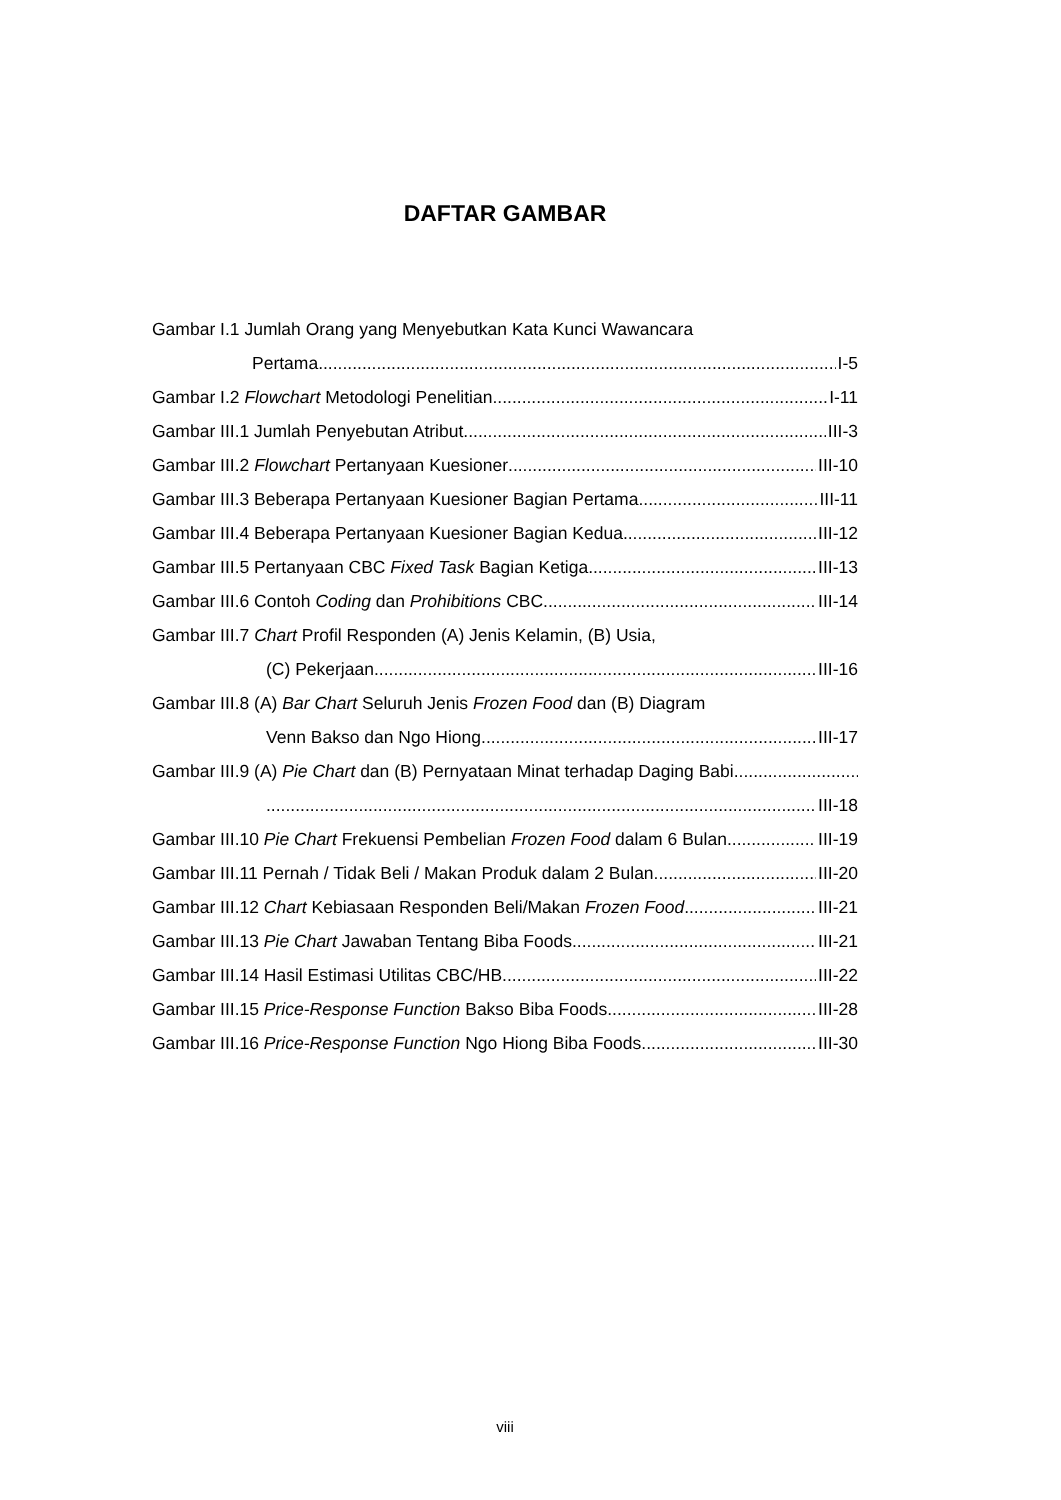DAFTAR GAMBAR
Gambar I.1 Jumlah Orang yang Menyebutkan Kata Kunci Wawancara
Pertama I-5
Gambar I.2 Flowchart Metodologi Penelitian I-11
Gambar III.1 Jumlah Penyebutan Atribut III-3
Gambar III.2 Flowchart Pertanyaan Kuesioner III-10
Gambar III.3 Beberapa Pertanyaan Kuesioner Bagian Pertama III-11
Gambar III.4 Beberapa Pertanyaan Kuesioner Bagian Kedua III-12
Gambar III.5 Pertanyaan CBC Fixed Task Bagian Ketiga III-13
Gambar III.6 Contoh Coding dan Prohibitions CBC III-14
Gambar III.7 Chart Profil Responden (A) Jenis Kelamin, (B) Usia,
(C) Pekerjaan III-16
Gambar III.8 (A) Bar Chart Seluruh Jenis Frozen Food dan (B) Diagram
Venn Bakso dan Ngo Hiong III-17
Gambar III.9 (A) Pie Chart dan (B) Pernyataan Minat terhadap Daging Babi
III-18
Gambar III.10 Pie Chart Frekuensi Pembelian Frozen Food dalam 6 Bulan III-19
Gambar III.11 Pernah / Tidak Beli / Makan Produk dalam 2 Bulan III-20
Gambar III.12 Chart Kebiasaan Responden Beli/Makan Frozen Food III-21
Gambar III.13 Pie Chart Jawaban Tentang Biba Foods III-21
Gambar III.14 Hasil Estimasi Utilitas CBC/HB III-22
Gambar III.15 Price-Response Function Bakso Biba Foods III-28
Gambar III.16 Price-Response Function Ngo Hiong Biba Foods III-30
viii